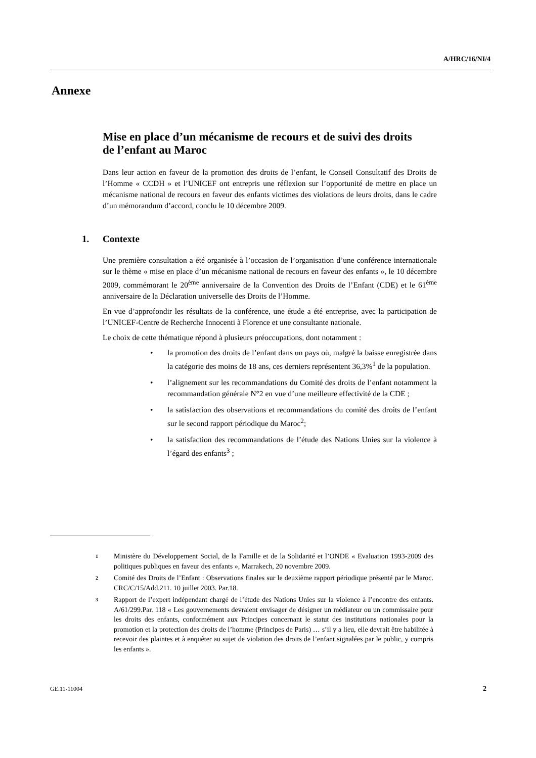A/HRC/16/NI/4
Annexe
Mise en place d’un mécanisme de recours et de suivi des droits de l’enfant au Maroc
Dans leur action en faveur de la promotion des droits de l’enfant, le Conseil Consultatif des Droits de l’Homme « CCDH » et l’UNICEF ont entrepris une réflexion sur l’opportunité de mettre en place un mécanisme national de recours en faveur des enfants victimes des violations de leurs droits, dans le cadre d’un mémorandum d’accord, conclu le 10 décembre 2009.
1. Contexte
Une première consultation a été organisée à l’occasion de l’organisation d’une conférence internationale sur le thème « mise en place d’un mécanisme national de recours en faveur des enfants », le 10 décembre 2009, commémorant le 20<sup>ème</sup> anniversaire de la Convention des Droits de l’Enfant (CDE) et le 61<sup>ème</sup> anniversaire de la Déclaration universelle des Droits de l’Homme.
En vue d’approfondir les résultats de la conférence, une étude a été entreprise, avec la participation de l’UNICEF-Centre de Recherche Innocenti à Florence et une consultante nationale.
Le choix de cette thématique répond à plusieurs préoccupations, dont notamment :
• la promotion des droits de l’enfant dans un pays où, malgré la baisse enregistrée dans la catégorie des moins de 18 ans, ces derniers représentent 36,3%<sup>1</sup> de la population.
• l’alignement sur les recommandations du Comité des droits de l’enfant notamment la recommandation générale N°2 en vue d’une meilleure effectivité de la CDE ;
• la satisfaction des observations et recommandations du comité des droits de l’enfant sur le second rapport périodique du Maroc<sup>2</sup>;
• la satisfaction des recommandations de l’étude des Nations Unies sur la violence à l’égard des enfants<sup>3</sup> ;
1
Ministère du Développement Social, de la Famille et de la Solidarité et l’ONDE « Evaluation 1993-2009 des politiques publiques en faveur des enfants », Marrakech, 20 novembre 2009.
2
Comité des Droits de l’Enfant : Observations finales sur le deuxième rapport périodique présenté par le Maroc. CRC/C/15/Add.211. 10 juillet 2003. Par.18.
3
Rapport de l’expert indépendant chargé de l’étude des Nations Unies sur la violence à l’encontre des enfants. A/61/299.Par. 118 « Les gouvernements devraient envisager de désigner un médiateur ou un commissaire pour les droits des enfants, conformément aux Principes concernant le statut des institutions nationales pour la promotion et la protection des droits de l’homme (Principes de Paris) … s’il y a lieu, elle devrait être habilitée à recevoir des plaintes et à enquêter au sujet de violation des droits de l’enfant signalées par le public, y compris les enfants ».
GE.11-11004 2